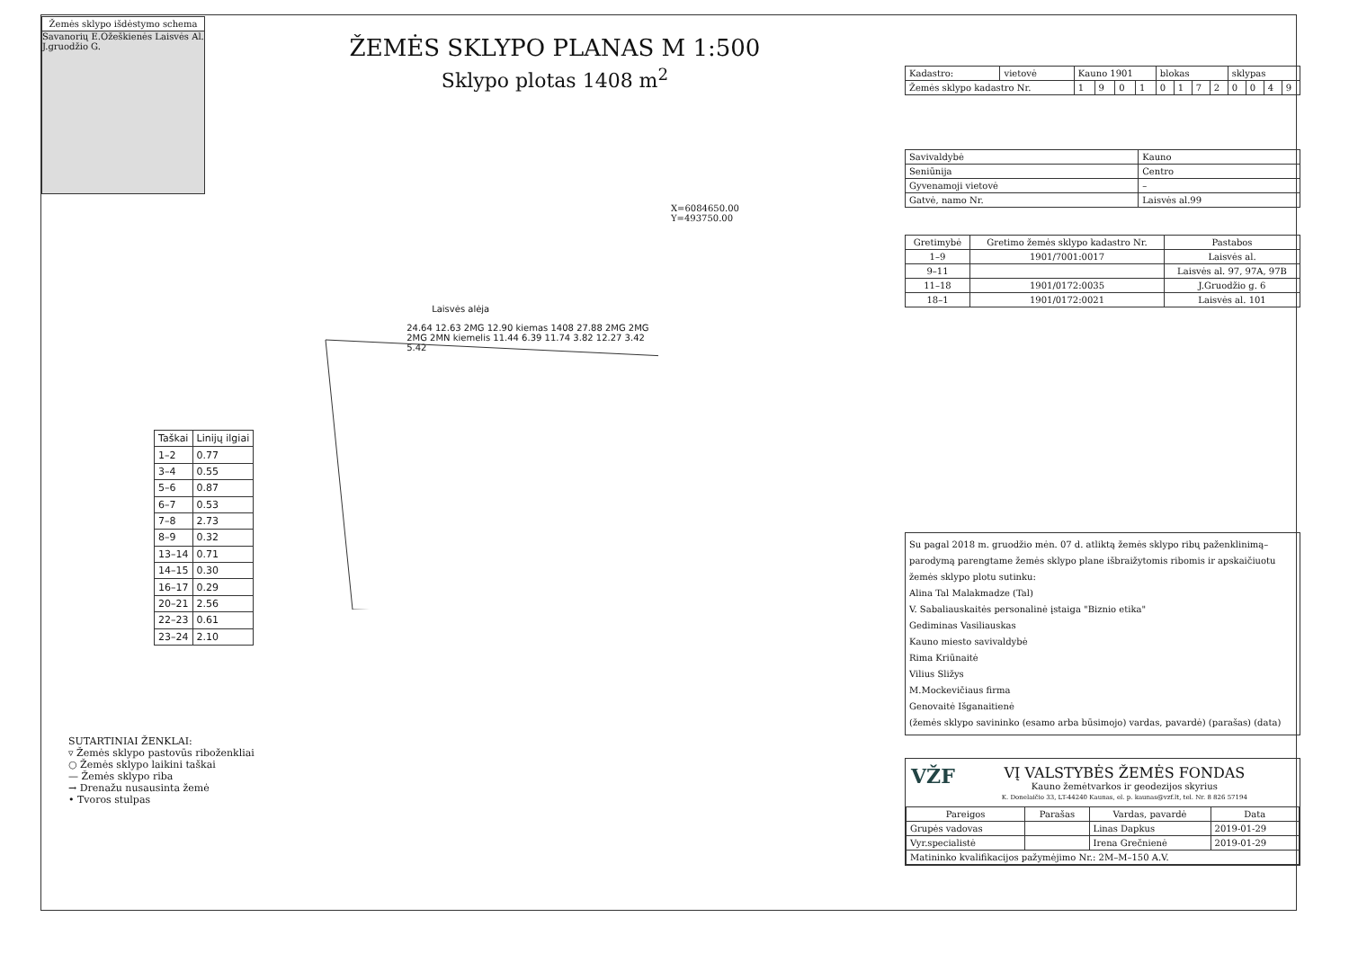Žemės sklypo išdėstymo schema
Savanorių E.Ožeškienės Laisvės Al. J.gruodžio G.
ŽEMĖS SKLYPO PLANAS M 1:500
Sklypo plotas 1408 m<sup>2</sup>
X=6084650.00
Y=493750.00
| Taškai | Linijų ilgiai |
| --- | --- |
| 1–2 | 0.77 |
| 3–4 | 0.55 |
| 5–6 | 0.87 |
| 6–7 | 0.53 |
| 7–8 | 2.73 |
| 8–9 | 0.32 |
| 13–14 | 0.71 |
| 14–15 | 0.30 |
| 16–17 | 0.29 |
| 20–21 | 2.56 |
| 22–23 | 0.61 |
| 23–24 | 2.10 |
Laisvės alėja
24.64 12.63 2MG 12.90 kiemas 1408 27.88 2MG 2MG 2MG 2MN kiemelis 11.44 6.39 11.74 3.82 12.27 3.42 5.42
SUTARTINIAI ŽENKLAI:
▿ Žemės sklypo pastovūs riboženkliai
○ Žemės sklypo laikini taškai
— Žemės sklypo riba
→ Drenažu nusausinta žemė
• Tvoros stulpas
| Kadastro: | vietovė | Kauno 1901 | | | | blokas | | | | sklypas | | | |
| Žemės sklypo kadastro Nr. | | 1 | 9 | 0 | 1 | 0 | 1 | 7 | 2 | 0 | 0 | 4 | 9 |
| Savivaldybė | Kauno |
| Seniūnija | Centro |
| Gyvenamoji vietovė | – |
| Gatvė, namo Nr. | Laisvės al.99 |
| Gretimybė | Gretimo žemės sklypo kadastro Nr. | Pastabos |
| --- | --- | --- |
| 1–9 | 1901/7001:0017 | Laisvės al. |
| 9–11 | | Laisvės al. 97, 97A, 97B |
| 11–18 | 1901/0172:0035 | J.Gruodžio g. 6 |
| 18–1 | 1901/0172:0021 | Laisvės al. 101 |
Su pagal 2018 m. gruodžio mėn. 07 d. atliktą žemės sklypo ribų paženklinimą–parodymą parengtame žemės sklypo plane išbraižytomis ribomis ir apskaičiuotu žemės sklypo plotu sutinku:
Alina Tal Malakmadze (Tal)
V. Sabaliauskaitės personalinė įstaiga "Biznio etika"
Gediminas Vasiliauskas
Kauno miesto savivaldybė
Rima Kriūnaitė
Vilius Sližys
M.Mockevičiaus firma
Genovaitė Išganaitienė
(žemės sklypo savininko (esamo arba būsimojo) vardas, pavardė) (parašas) (data)
VŽF
VĮ VALSTYBĖS ŽEMĖS FONDAS
Kauno žemėtvarkos ir geodezijos skyrius
K. Donelaičio 33, LT-44240 Kaunas, el. p. kaunas@vzf.lt, tel. Nr. 8 826 57194
| Pareigos | Parašas | Vardas, pavardė | Data |
| --- | --- | --- | --- |
| Grupės vadovas | | Linas Dapkus | 2019-01-29 |
| Vyr.specialistė | | Irena Grečnienė | 2019-01-29 |
| Matininko kvalifikacijos pažymėjimo Nr.: 2M–M–150 A.V. | | | |